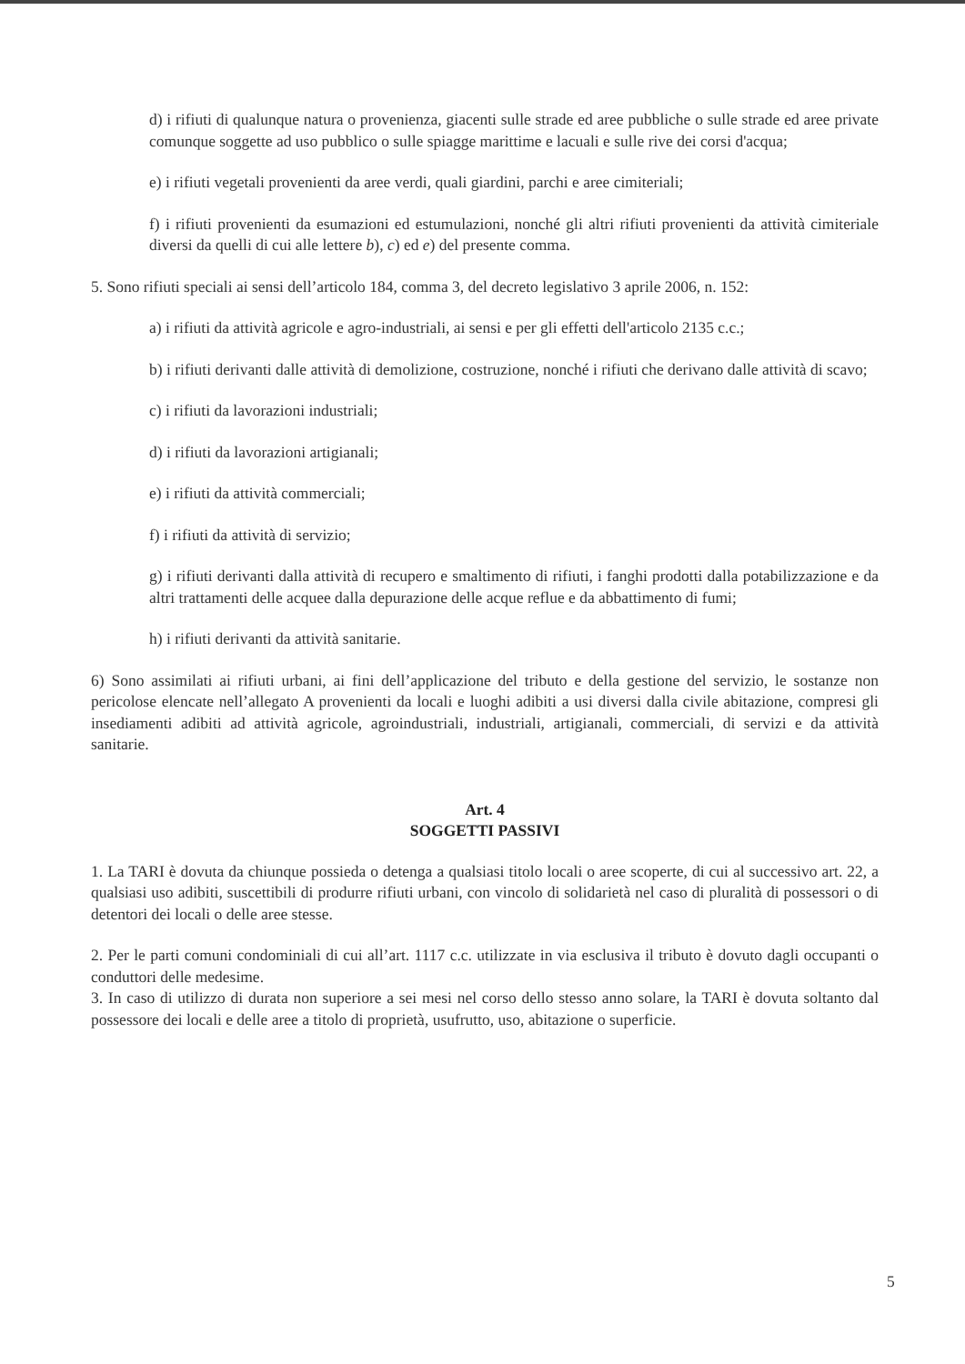d) i rifiuti di qualunque natura o provenienza, giacenti sulle strade ed aree pubbliche o sulle strade ed aree private comunque soggette ad uso pubblico o sulle spiagge marittime e lacuali e sulle rive dei corsi d'acqua;
e) i rifiuti vegetali provenienti da aree verdi, quali giardini, parchi e aree cimiteriali;
f) i rifiuti provenienti da esumazioni ed estumulazioni, nonché gli altri rifiuti provenienti da attività cimiteriale diversi da quelli di cui alle lettere b), c) ed e) del presente comma.
5. Sono rifiuti speciali ai sensi dell’articolo 184, comma 3, del decreto legislativo 3 aprile 2006, n. 152:
a) i rifiuti da attività agricole e agro-industriali, ai sensi e per gli effetti dell'articolo 2135 c.c.;
b) i rifiuti derivanti dalle attività di demolizione, costruzione, nonché i rifiuti che derivano dalle attività di scavo;
c) i rifiuti da lavorazioni industriali;
d) i rifiuti da lavorazioni artigianali;
e) i rifiuti da attività commerciali;
f) i rifiuti da attività di servizio;
g) i rifiuti derivanti dalla attività di recupero e smaltimento di rifiuti, i fanghi prodotti dalla potabilizzazione e da altri trattamenti delle acquee dalla depurazione delle acque reflue e da abbattimento di fumi;
h) i rifiuti derivanti da attività sanitarie.
6) Sono assimilati ai rifiuti urbani, ai fini dell’applicazione del tributo e della gestione del servizio, le sostanze non pericolose elencate nell’allegato A provenienti da locali e luoghi adibiti a usi diversi dalla civile abitazione, compresi gli insediamenti adibiti ad attività agricole, agroindustriali, industriali, artigianali, commerciali, di servizi e da attività sanitarie.
Art. 4
SOGGETTI PASSIVI
1. La TARI è dovuta da chiunque possieda o detenga a qualsiasi titolo locali o aree scoperte, di cui al successivo art. 22, a qualsiasi uso adibiti, suscettibili di produrre rifiuti urbani, con vincolo di solidarietà nel caso di pluralità di possessori o di detentori dei locali o delle aree stesse.
2. Per le parti comuni condominiali di cui all’art. 1117 c.c. utilizzate in via esclusiva il tributo è dovuto dagli occupanti o conduttori delle medesime.
3. In caso di utilizzo di durata non superiore a sei mesi nel corso dello stesso anno solare, la TARI è dovuta soltanto dal possessore dei locali e delle aree a titolo di proprietà, usufrutto, uso, abitazione o superficie.
5